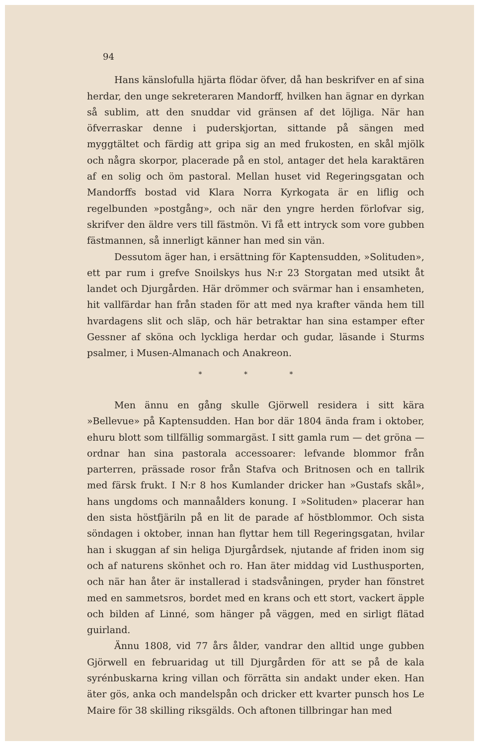94
Hans känslofulla hjärta flödar öfver, då han beskrifver en af sina herdar, den unge sekreteraren Mandorff, hvilken han ägnar en dyrkan så sublim, att den snuddar vid gränsen af det löjliga. När han öfverraskar denne i puderskjortan, sittande på sängen med myggtältet och färdig att gripa sig an med frukosten, en skål mjölk och några skorpor, placerade på en stol, antager det hela karaktären af en solig och öm pastoral. Mellan huset vid Regeringsgatan och Mandorffs bostad vid Klara Norra Kyrkogata är en liflig och regelbunden »postgång», och när den yngre herden förlofvar sig, skrifver den äldre vers till fästmön. Vi få ett intryck som vore gubben fästmannen, så innerligt känner han med sin vän.
Dessutom äger han, i ersättning för Kaptensudden, »Solituden», ett par rum i grefve Snoilskys hus N:r 23 Storgatan med utsikt åt landet och Djurgården. Här drömmer och svärmar han i ensamheten, hit vallfärdar han från staden för att med nya krafter vända hem till hvardagens slit och släp, och här betraktar han sina estamper efter Gessner af sköna och lyckliga herdar och gudar, läsande i Sturms psalmer, i Musen-Almanach och Anakreon.
* * *
Men ännu en gång skulle Gjörwell residera i sitt kära »Bellevue» på Kaptensudden. Han bor där 1804 ända fram i oktober, ehuru blott som tillfällig sommargäst. I sitt gamla rum — det gröna — ordnar han sina pastorala accessoarer: lefvande blommor från parterren, prässade rosor från Stafva och Britnosen och en tallrik med färsk frukt. I N:r 8 hos Kumlander dricker han »Gustafs skål», hans ungdoms och mannaålders konung. I »Solituden» placerar han den sista höstfjäriln på en lit de parade af höstblommor. Och sista söndagen i oktober, innan han flyttar hem till Regeringsgatan, hvilar han i skuggan af sin heliga Djurgårdsek, njutande af friden inom sig och af naturens skönhet och ro. Han äter middag vid Lusthusporten, och när han åter är installerad i stadsvåningen, pryder han fönstret med en sammetsros, bordet med en krans och ett stort, vackert äpple och bilden af Linné, som hänger på väggen, med en sirligt flätad guirland.
Ännu 1808, vid 77 års ålder, vandrar den alltid unge gubben Gjörwell en februaridag ut till Djurgården för att se på de kala syrénbuskarna kring villan och förrätta sin andakt under eken. Han äter gös, anka och mandelspån och dricker ett kvarter punsch hos Le Maire för 38 skilling riksgälds. Och aftonen tillbringar han med